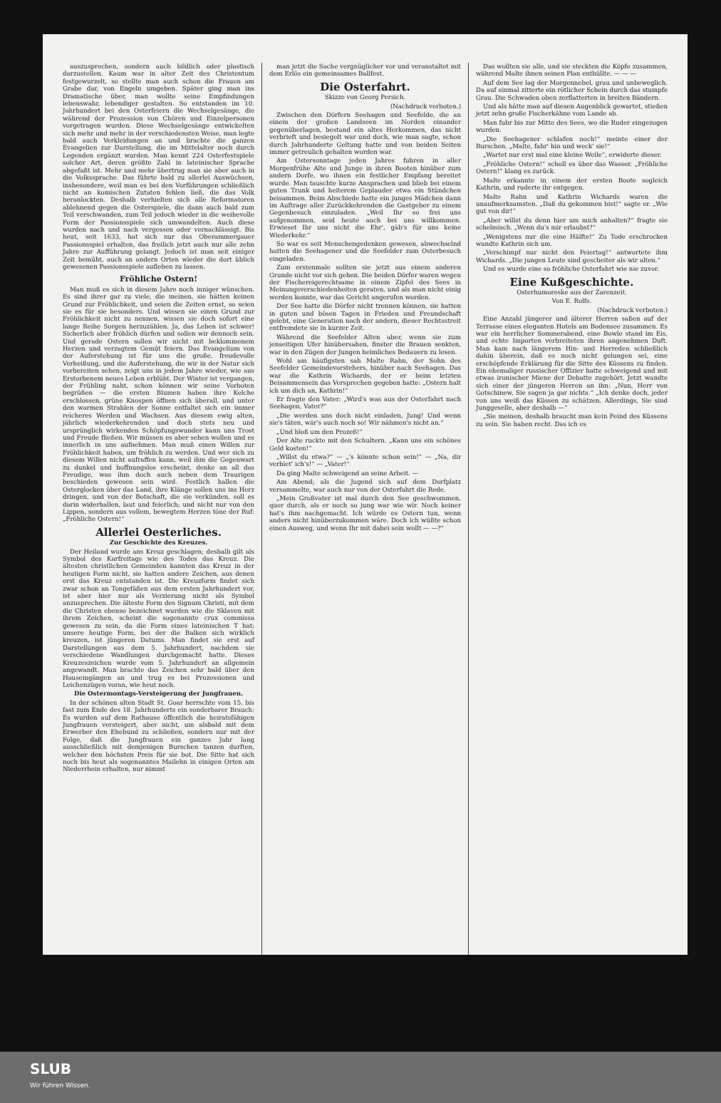auszusprechen, sondern auch bildlich oder plastisch darzustellen. Kaum war in alter Zeit des Christentum festgewurzelt, so stellte man auch schon die Frauen am Grabe dar, von Engeln umgeben. Später ging man ins Dramatische über, man wollte seine Empfindungen lebenswahr, lebendiger gestalten. So entstanden im 10. Jahrhundert bei den Osterfeiern die Wechselgesänge, die während der Prozession von Chören und Einzelpersonen vorgetragen wurden. Diese Wechselgesänge entwickelten sich mehr und mehr in der verschiedensten Weise, man legte bald auch Verkleidungen an und brachte die ganzen Evangelien zur Darstellung, die im Mittelalter noch durch Legenden ergänzt wurden. Man kennt 224 Osterfestspiele solcher Art, deren größte Zahl in lateinischer Sprache abgefaßt ist. Mehr und mehr übertrug man sie aber auch in die Volkssprache. Das führte bald zu allerlei Auswüchsen, insbesondere, weil man es bei den Vorführungen schließlich nicht an komischen Zutaten fehlen ließ, die das Volk heranlockten. Deshalb verhielten sich alle Reformatoren ablehnend gegen die Osterspiele, die dann auch bald zum Teil verschwanden, zum Teil jedoch wieder in die weihevolle Form der Passionsspiele sich umwandelten. Auch diese wurden nach und nach vergessen oder vernachlässigt. Bis heut, seit 1633, hat sich nur das Oberammergauer Passionsspiel erhalten, das freilich jetzt auch nur alle zehn Jahre zur Aufführung gelangt. Jedoch ist man seit einiger Zeit bemüht, auch an andern Orten wieder die dort üblich gewesenen Passionsspiele aufleben zu lassen.
Fröhliche Ostern!
Man muß es sich in diesem Jahre noch inniger wünschen. Es sind ihrer gar zu viele, die meinen, sie hätten keinen Grund zur Fröhlichkeit, und seien die Zeiten ernst, so seien sie es für sie besonders. Und wissen sie einen Grund zur Fröhlichkeit nicht zu nennen, wissen sie doch sofort eine lange Reihe Sorgen herzuzählen. Ja, das Leben ist schwer! Sicherlich aber fröhlich dürfen und sollen wir dennoch sein. Und gerade Ostern sollen wir nicht mit beklommenem Herzen und verzagtem Gemüt feiern. Das Evangelium von der Auferstehung ist für uns die große, freudevolle Verheißung, und die Auferstehung, die wir in der Natur sich vorbereiten sehen, zeigt uns in jedem Jahre wieder, wie aus Erstorbenem neues Leben erblüht. Der Winter ist vergangen, der Frühling naht, schon können wir seine Vorboten begrüßen — die ersten Blumen haben ihre Kelche erschlossen, grüne Knospen öffnen sich überall, und unter den warmen Strahlen der Sonne entfaltet sich ein immer reicheres Werden und Wachsen. Aus diesem ewig alten, jährlich wiederkehrenden und doch stets neu und ursprünglich wirkenden Schöpfungswunder kann uns Trost und Freude fließen. Wir müssen es aber sehen wollen und es innerlich in uns aufnehmen. Man muß einen Willen zur Fröhlichkeit haben, um fröhlich zu werden. Und wer sich zu diesem Willen nicht aufraffen kann, weil ihm die Gegenwart zu dunkel und hoffnungslos erscheint, denke an all das Freudige, was ihm doch auch neben dem Traurigen beschieden gewesen sein wird. Festlich hallen die Osterglocken über das Land, ihre Klänge sollen uns ins Herz dringen, und von der Botschaft, die sie verkünden, soll es darin widerhallen, laut und feierlich; und nicht nur von den Lippen, sondern aus vollem, bewegtem Herzen töne der Ruf: „Fröhliche Ostern!“
Allerlei Oesterliches.
Zur Geschichte des Kreuzes.
Der Heiland wurde ans Kreuz geschlagen; deshalb gilt als Symbol des Karfreitags wie des Todes das Kreuz. Die ältesten christlichen Gemeinden kannten das Kreuz in der heutigen Form nicht, sie hatten andere Zeichen, aus denen erst das Kreuz entstanden ist. Die Kreuzform findet sich zwar schon an Tongefäßen aus dem ersten Jahrhundert vor, ist aber hier nur als Verzierung nicht als Symbol anzusprechen. Die älteste Form des Signum Christi, mit dem die Christen ebenso bezeichnet wurden wie die Sklaven mit ihrem Zeichen, scheint die sogenannte crux commissa gewesen zu sein, da die Form eines lateinischen T hat; unsere heutige Form, bei der die Balken sich wirklich kreuzen, ist jüngeren Datums. Man findet sie erst auf Darstellungen aus dem 5. Jahrhundert, nachdem sie verschiedene Wandlungen durchgemacht hatte. Dieses Kreuzeszeichen wurde vom 5. Jahrhundert an allgemein angewandt. Man brachte das Zeichen sehr bald über den Hauseingängen an und trug es bei Prozessionen und Leichenzügen voran, wie heut noch.
Die Ostermontags-Versteigerung der Jungfrauen.
In der schönen alten Stadt St. Goar herrschte vom 15. bis fast zum Ende des 18. Jahrhunderts ein sonderbarer Brauch: Es wurden auf dem Rathause öffentlich die heiratsfähigen Jungfrauen versteigert, aber nicht, um alsbald mit dem Erwerber den Ehebund zu schließen, sondern nur mit der Folge, daß die Jungfrauen ein ganzes Jahr lang ausschließlich mit demjenigen Burschen tanzen durften, welcher den höchsten Preis für sie bot. Die Sitte hat sich noch bis heut als sogenanntes Mailehn in einigen Orten am Niederrhein erhalten, nur nimmt
man jetzt die Sache vergnüglicher vor und veranstaltet mit dem Erlös ein gemeinsames Ballfest.
Die Osterfahrt.
Skizze von Georg Persich.
(Nachdruck verboten.)
Zwischen den Dörfern Seehagen und Seefelde, die an einem der großen Landseen im Norden einander gegenüberlagen, bestand ein altes Herkommen, das nicht verbrieft und besiegelt war und doch, wie man sagte, schon durch Jahrhunderte Geltung hatte und von beiden Seiten immer getreulich gehalten worden war.
Am Ostersonntage jeden Jahres fuhren in aller Morgenfrühe Alte und Junge in ihren Booten hinüber zum andern Dorfe, wo ihnen ein festlicher Empfang bereitet wurde. Man tauschte kurze Ansprachen und blieb bei einem guten Trunk und heiterem Geplauder etwa ein Stündchen beisammen. Beim Abschiede hatte ein junges Mädchen dann im Auftrage aller Zurückkehrenden die Gastgeber zu einem Gegenbesuch einzuladen. „Weil Ihr so frei uns aufgenommen, seid heute auch bei uns willkommen. Erwieset Ihr uns nicht die Ehr', gäb's für uns keine Wiederkehr.“
So war es seit Menschengedenken gewesen, abwechselnd hatten die Seehagener und die Seefelder zum Osterbesuch eingeladen.
Zum erstenmale sollten sie jetzt aus einem anderen Grunde nicht vor sich gehen. Die beiden Dörfer waren wegen der Fischereigerechtsame in einem Zipfel des Sees in Meinungsverschiedenheiten geraten, und als man nicht einig werden konnte, war das Gericht angerufen worden.
Der See hatte die Dörfer nicht trennen können, sie hatten in guten und bösen Tagen in Frieden und Freundschaft gelebt, eine Generation nach der andern, dieser Rechtsstreit entfremdete sie in kurzer Zeit.
Während die Seefelder Alten aber, wenn sie zum jenseitigen Ufer hinübersahen, finster die Brauen senkten, war in den Zügen der Jungen heimliches Bedauern zu lesen.
Wohl am häufigsten sah Malte Rahn, der Sohn des Seefelder Gemeindevorstehers, hinüber nach Seehagen. Das war die Kathrin Wichards, der er beim letzten Beisammensein das Versprechen gegeben hatte: „Ostern halt ich um dich an, Kathrin!“
Er fragte den Vater: „Wird's was aus der Osterfahrt nach Seehagen, Vater?“
„Die werden uns doch nicht einladen, Jung! Und wenn sie's täten, wär's auch noch so! Wir nähmen's nicht an.“
„Und bloß um den Prozeß!“
Der Alte ruckte mit den Schultern. „Kann uns ein schönes Geld kosten!“
„Willst du etwa?“ — „'s könnte schon sein!“ — „Na, dir verbiet' ich's!“ — „Vater!“
Da ging Malte schweigend an seine Arbeit. —
Am Abend; als die Jugend sich auf dem Dorfplatz versammelte, war auch nur von der Osterfahrt die Rede.
„Mein Großvater ist mal durch den See geschwommen, quer durch, als er noch so jung war wie wir. Noch keiner hat's ihm nachgemacht. Ich würde es Ostern tun, wenn anders nicht hinüberzukommen wäre. Doch ich wüßte schon einen Ausweg, und wenn Ihr mit dabei sein wollt — —?“
Das wollten sie alle, und sie steckten die Köpfe zusammen, während Malte ihnen seinen Plan enthüllte. — — —
Auf dem See lag der Morgennebel, grau und unbeweglich. Da auf einmal zitterte ein rötlicher Schein durch das stumpfe Grau. Die Schwaden oben zerflatterten in breiten Bändern.
Und als hätte man auf diesen Augenblick gewartet, stießen jetzt zehn große Fischerkähne vom Lande ab.
Man fuhr bis zur Mitte des Sees, wo die Ruder eingezogen wurden.
„Die Seehagener schlafen noch!“ meinte einer der Burschen. „Malte, fahr' hin und weck' sie!“
„Wartet nur erst mal eine kleine Weile“, erwiderte dieser.
„Fröhliche Ostern!“ scholl es über das Wasser. „Fröhliche Ostern!“ klang es zurück.
Malte erkannte in einem der ersten Boote sogleich Kathrin, und ruderte ihr entgegen.
Malte Rahn und Kathrin Wichards waren die unaufmerksamsten. „Daß du gekommen bist!“ sagte er. „Wie gut von dir!“
„Aber willst du denn hier um mich anhalten?“ fragte sie schelmisch. „Wenn du's mir erlaubst?“
„Wenigstens nur die eine Hälfte!“ Zu Tode erschrocken wandte Kathrin sich um.
„Verschimpf nur nicht den Feiertag!“ antwortete ihm Wichards. „Die jungen Leute sind gescheiter als wir alten.“
Und es wurde eine so fröhliche Osterfahrt wie nie zuvor.
Eine Kußgeschichte.
Osterhumoreske aus der Zarenzeit.
Von E. Rolfs.
(Nachdruck verboten.)
Eine Anzahl jüngerer und älterer Herren saßen auf der Terrasse eines eleganten Hotels am Bodensee zusammen. Es war ein herrlicher Sommerabend, eine Bowle stand im Eis, und echte Importen verbreiteten ihren angenehmen Duft. Man kam nach längerem Hin- und Herreden schließlich dahin überein, daß es noch nicht gelungen sei, eine erschöpfende Erklärung für die Sitte des Küssens zu finden. Ein ehemaliger russischer Offizier hatte schweigend und mit etwas ironischer Miene der Debatte zugehört. Jetzt wandte sich einer der jüngeren Herren an ihn: „Nun, Herr von Gotschinew, Sie sagen ja gar nichts.“ „Ich denke doch, jeder von uns weiß das Küssen zu schätzen. Allerdings, Sie sind Junggeselle, aber deshalb —“
„Sie meinen, deshalb braucht man kein Feind des Küssens zu sein. Sie haben recht. Das ich es
SLUB
Wir führen Wissen.